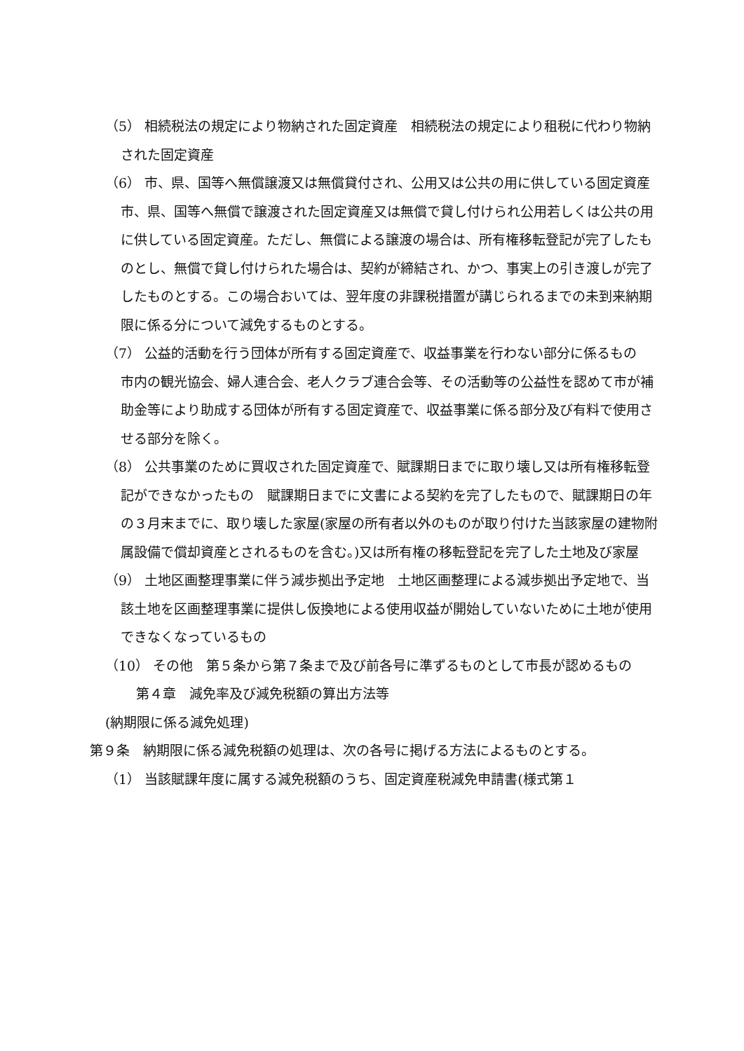（5） 相続税法の規定により物納された固定資産　相続税法の規定により租税に代わり物納された固定資産
（6） 市、県、国等へ無償譲渡又は無償貸付され、公用又は公共の用に供している固定資産　市、県、国等へ無償で譲渡された固定資産又は無償で貸し付けられ公用若しくは公共の用に供している固定資産。ただし、無償による譲渡の場合は、所有権移転登記が完了したものとし、無償で貸し付けられた場合は、契約が締結され、かつ、事実上の引き渡しが完了したものとする。この場合おいては、翌年度の非課税措置が講じられるまでの未到来納期限に係る分について減免するものとする。
（7） 公益的活動を行う団体が所有する固定資産で、収益事業を行わない部分に係るもの　市内の観光協会、婦人連合会、老人クラブ連合会等、その活動等の公益性を認めて市が補助金等により助成する団体が所有する固定資産で、収益事業に係る部分及び有料で使用させる部分を除く。
（8） 公共事業のために買収された固定資産で、賦課期日までに取り壊し又は所有権移転登記ができなかったもの　賦課期日までに文書による契約を完了したもので、賦課期日の年の３月末までに、取り壊した家屋(家屋の所有者以外のものが取り付けた当該家屋の建物附属設備で償却資産とされるものを含む。)又は所有権の移転登記を完了した土地及び家屋
（9） 土地区画整理事業に伴う減歩拠出予定地　土地区画整理による減歩拠出予定地で、当該土地を区画整理事業に提供し仮換地による使用収益が開始していないために土地が使用できなくなっているもの
（10） その他　第５条から第７条まで及び前各号に準ずるものとして市長が認めるもの
第４章　減免率及び減免税額の算出方法等
(納期限に係る減免処理)
第９条　納期限に係る減免税額の処理は、次の各号に掲げる方法によるものとする。
（1） 当該賦課年度に属する減免税額のうち、固定資産税減免申請書(様式第１